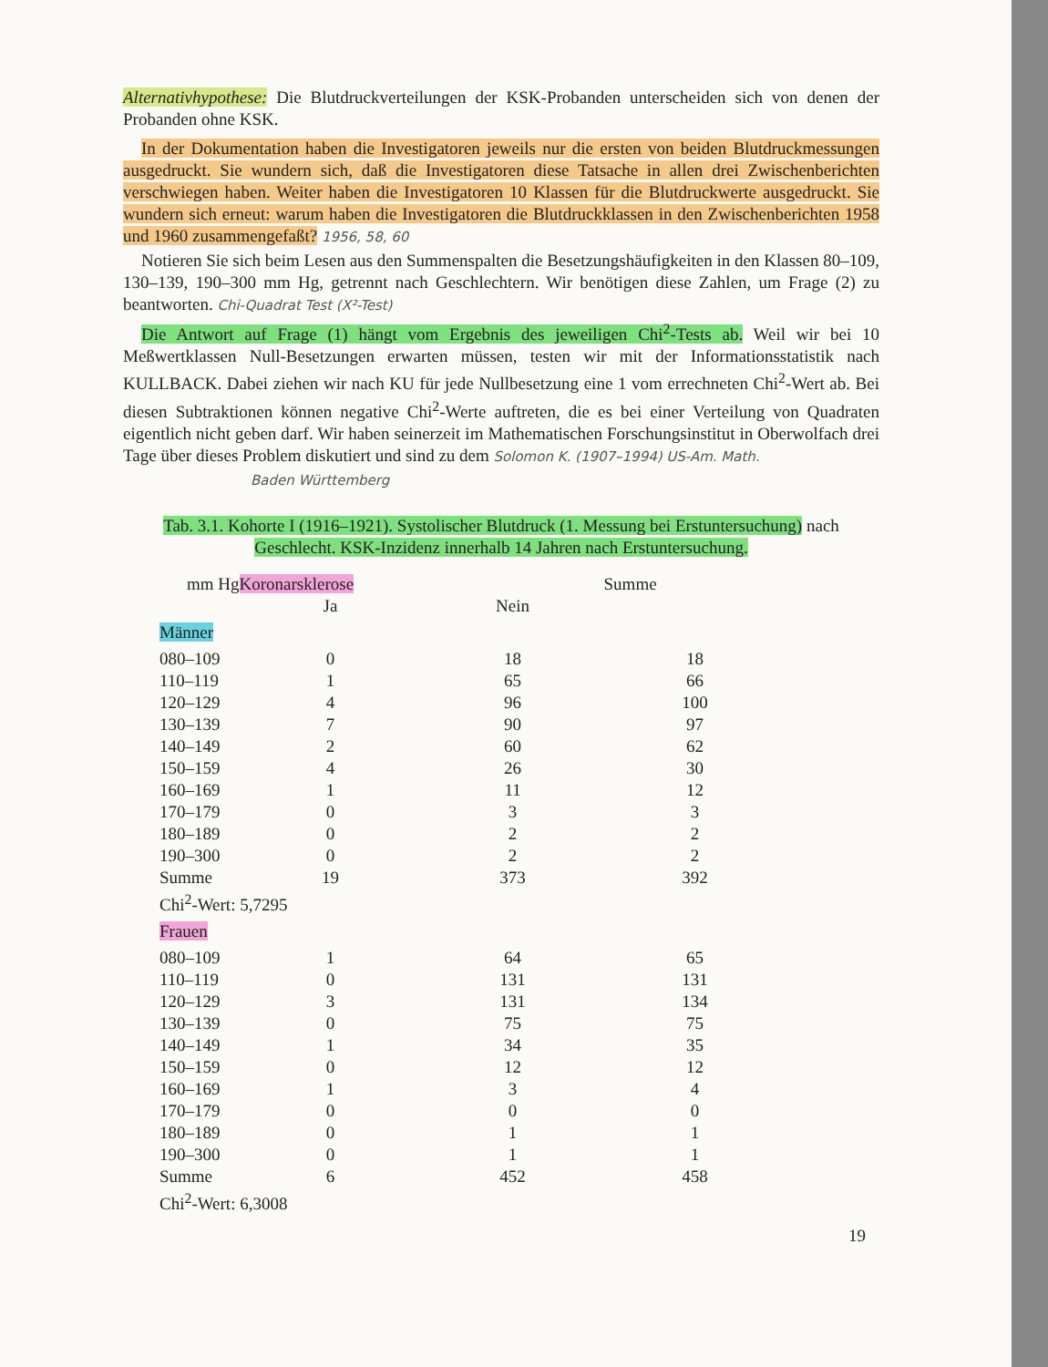Alternativhypothese: Die Blutdruckverteilungen der KSK-Probanden unterscheiden sich von denen der Probanden ohne KSK.
In der Dokumentation haben die Investigatoren jeweils nur die ersten von beiden Blutdruckmessungen ausgedruckt. Sie wundern sich, daß die Investigatoren diese Tatsache in allen drei Zwischenberichten verschwiegen haben. Weiter haben die Investigatoren 10 Klassen für die Blutdruckwerte ausgedruckt. Sie wundern sich erneut: warum haben die Investigatoren die Blutdruckklassen in den Zwischenberichten 1958 und 1960 zusammengefaßt? 1956, 58, 60
Notieren Sie sich beim Lesen aus den Summenspalten die Besetzungshäufigkeiten in den Klassen 80–109, 130–139, 190–300 mm Hg, getrennt nach Geschlechtern. Wir benötigen diese Zahlen, um Frage (2) zu beantworten. Chi-Quadrat Test (X²-Test)
Die Antwort auf Frage (1) hängt vom Ergebnis des jeweiligen Chi<sup>2</sup>-Tests ab. Weil wir bei 10 Meßwertklassen Null-Besetzungen erwarten müssen, testen wir mit der Informationsstatistik nach KULLBACK. Dabei ziehen wir nach KU für jede Nullbesetzung eine 1 vom errechneten Chi<sup>2</sup>-Wert ab. Bei diesen Subtraktionen können negative Chi<sup>2</sup>-Werte auftreten, die es bei einer Verteilung von Quadraten eigentlich nicht geben darf. Wir haben seinerzeit im Mathematischen Forschungsinstitut in Oberwolfach drei Tage über dieses Problem diskutiert und sind zu dem Solomon K. (1907–1994) US-Am. Math.
Baden Württemberg
Tab. 3.1. Kohorte I (1916–1921). Systolischer Blutdruck (1. Messung bei Erstuntersuchung) nach
Geschlecht. KSK-Inzidenz innerhalb 14 Jahren nach Erstuntersuchung.
| mm Hg | Koronarsklerose | | Summe |
| --- | --- | --- | --- |
| | Ja | Nein | |
| Männer | | | |
| 080–109 | 0 | 18 | 18 |
| 110–119 | 1 | 65 | 66 |
| 120–129 | 4 | 96 | 100 |
| 130–139 | 7 | 90 | 97 |
| 140–149 | 2 | 60 | 62 |
| 150–159 | 4 | 26 | 30 |
| 160–169 | 1 | 11 | 12 |
| 170–179 | 0 | 3 | 3 |
| 180–189 | 0 | 2 | 2 |
| 190–300 | 0 | 2 | 2 |
| Summe | 19 | 373 | 392 |
| Chi<sup>2</sup>-Wert: 5,7295 | | | |
| Frauen | | | |
| 080–109 | 1 | 64 | 65 |
| 110–119 | 0 | 131 | 131 |
| 120–129 | 3 | 131 | 134 |
| 130–139 | 0 | 75 | 75 |
| 140–149 | 1 | 34 | 35 |
| 150–159 | 0 | 12 | 12 |
| 160–169 | 1 | 3 | 4 |
| 170–179 | 0 | 0 | 0 |
| 180–189 | 0 | 1 | 1 |
| 190–300 | 0 | 1 | 1 |
| Summe | 6 | 452 | 458 |
| Chi<sup>2</sup>-Wert: 6,3008 | | | |
19